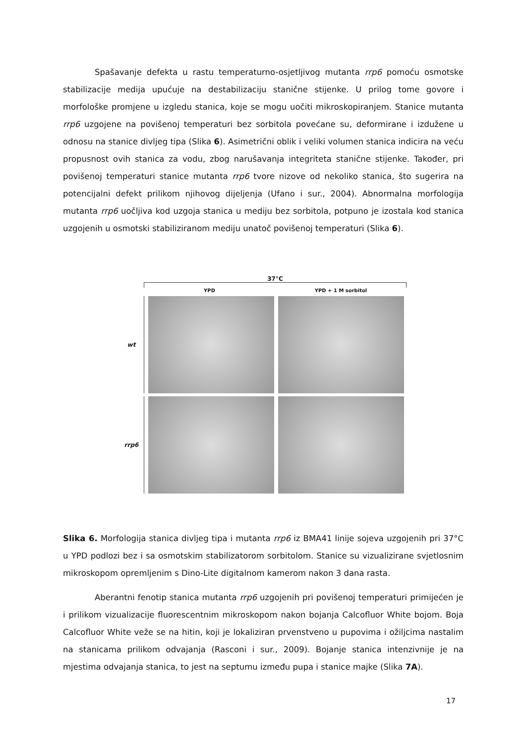Spašavanje defekta u rastu temperaturno-osjetljivog mutanta rrp6 pomoću osmotske stabilizacije medija upućuje na destabilizaciju stanične stijenke. U prilog tome govore i morfološke promjene u izgledu stanica, koje se mogu uočiti mikroskopiranjem. Stanice mutanta rrp6 uzgojene na povišenoj temperaturi bez sorbitola povećane su, deformirane i izdužene u odnosu na stanice divljeg tipa (Slika 6). Asimetrični oblik i veliki volumen stanica indicira na veću propusnost ovih stanica za vodu, zbog narušavanja integriteta stanične stijenke. Također, pri povišenoj temperaturi stanice mutanta rrp6 tvore nizove od nekoliko stanica, što sugerira na potencijalni defekt prilikom njihovog dijeljenja (Ufano i sur., 2004). Abnormalna morfologija mutanta rrp6 uočljiva kod uzgoja stanica u mediju bez sorbitola, potpuno je izostala kod stanica uzgojenih u osmotski stabiliziranom mediju unatoč povišenoj temperaturi (Slika 6).
37°C
YPD YPD + 1 M sorbitol
wt
rrp6
Slika 6. Morfologija stanica divljeg tipa i mutanta rrp6 iz BMA41 linije sojeva uzgojenih pri 37°C u YPD podlozi bez i sa osmotskim stabilizatorom sorbitolom. Stanice su vizualizirane svjetlosnim mikroskopom opremljenim s Dino-Lite digitalnom kamerom nakon 3 dana rasta.
Aberantni fenotip stanica mutanta rrp6 uzgojenih pri povišenoj temperaturi primijećen je i prilikom vizualizacije fluorescentnim mikroskopom nakon bojanja Calcofluor White bojom. Boja Calcofluor White veže se na hitin, koji je lokaliziran prvenstveno u pupovima i ožiljcima nastalim na stanicama prilikom odvajanja (Rasconi i sur., 2009). Bojanje stanica intenzivnije je na mjestima odvajanja stanica, to jest na septumu između pupa i stanice majke (Slika 7A).
17